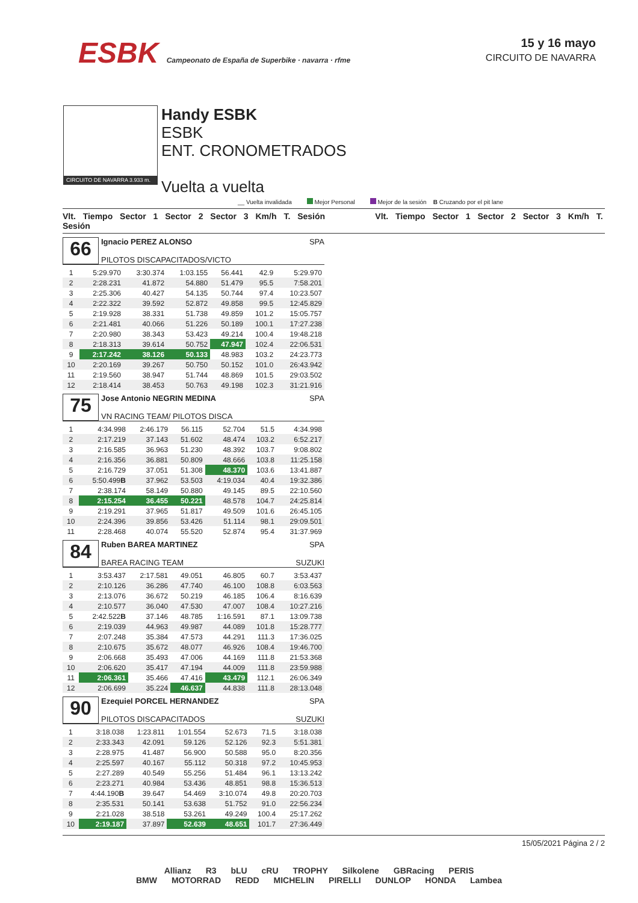ESBK Campeonato de España de Superbike · navarra · rfme
15 y 16 mayo
CIRCUITO DE NAVARRA
CIRCUITO DE NAVARRA 3.933 m.
Handy ESBK
ESBK
ENT. CRONOMETRADOS
Vuelta a vuelta
__ Vuelta invalidada Mejor Personal Mejor de la sesión B Cruzando por el pit lane
Vlt. Tiempo Sector 1 Sector 2 Sector 3 Km/h T. Sesión Vlt. Tiempo Sector 1 Sector 2 Sector 3 Km/h T. Sesión
66
Ignacio PEREZ ALONSO SPA
PILOTOS DISCAPACITADOS/VICTO
| 1 | 5:29.970 | 3:30.374 | 1:03.155 | 56.441 | 42.9 | 5:29.970 |
| 2 | 2:28.231 | 41.872 | 54.880 | 51.479 | 95.5 | 7:58.201 |
| 3 | 2:25.306 | 40.427 | 54.135 | 50.744 | 97.4 | 10:23.507 |
| 4 | 2:22.322 | 39.592 | 52.872 | 49.858 | 99.5 | 12:45.829 |
| 5 | 2:19.928 | 38.331 | 51.738 | 49.859 | 101.2 | 15:05.757 |
| 6 | 2:21.481 | 40.066 | 51.226 | 50.189 | 100.1 | 17:27.238 |
| 7 | 2:20.980 | 38.343 | 53.423 | 49.214 | 100.4 | 19:48.218 |
| 8 | 2:18.313 | 39.614 | 50.752 | 47.947 | 102.4 | 22:06.531 |
| 9 | 2:17.242 | 38.126 | 50.133 | 48.983 | 103.2 | 24:23.773 |
| 10 | 2:20.169 | 39.267 | 50.750 | 50.152 | 101.0 | 26:43.942 |
| 11 | 2:19.560 | 38.947 | 51.744 | 48.869 | 101.5 | 29:03.502 |
| 12 | 2:18.414 | 38.453 | 50.763 | 49.198 | 102.3 | 31:21.916 |
75
Jose Antonio NEGRIN MEDINA SPA
VN RACING TEAM/ PILOTOS DISCA
| 1 | 4:34.998 | 2:46.179 | 56.115 | 52.704 | 51.5 | 4:34.998 |
| 2 | 2:17.219 | 37.143 | 51.602 | 48.474 | 103.2 | 6:52.217 |
| 3 | 2:16.585 | 36.963 | 51.230 | 48.392 | 103.7 | 9:08.802 |
| 4 | 2:16.356 | 36.881 | 50.809 | 48.666 | 103.8 | 11:25.158 |
| 5 | 2:16.729 | 37.051 | 51.308 | 48.370 | 103.6 | 13:41.887 |
| 6 | 5:50.499 B | 37.962 | 53.503 | 4:19.034 | 40.4 | 19:32.386 |
| 7 | 2:38.174 | 58.149 | 50.880 | 49.145 | 89.5 | 22:10.560 |
| 8 | 2:15.254 | 36.455 | 50.221 | 48.578 | 104.7 | 24:25.814 |
| 9 | 2:19.291 | 37.965 | 51.817 | 49.509 | 101.6 | 26:45.105 |
| 10 | 2:24.396 | 39.856 | 53.426 | 51.114 | 98.1 | 29:09.501 |
| 11 | 2:28.468 | 40.074 | 55.520 | 52.874 | 95.4 | 31:37.969 |
84
Ruben BAREA MARTINEZ SPA
BAREA RACING TEAM SUZUKI
| 1 | 3:53.437 | 2:17.581 | 49.051 | 46.805 | 60.7 | 3:53.437 |
| 2 | 2:10.126 | 36.286 | 47.740 | 46.100 | 108.8 | 6:03.563 |
| 3 | 2:13.076 | 36.672 | 50.219 | 46.185 | 106.4 | 8:16.639 |
| 4 | 2:10.577 | 36.040 | 47.530 | 47.007 | 108.4 | 10:27.216 |
| 5 | 2:42.522 B | 37.146 | 48.785 | 1:16.591 | 87.1 | 13:09.738 |
| 6 | 2:19.039 | 44.963 | 49.987 | 44.089 | 101.8 | 15:28.777 |
| 7 | 2:07.248 | 35.384 | 47.573 | 44.291 | 111.3 | 17:36.025 |
| 8 | 2:10.675 | 35.672 | 48.077 | 46.926 | 108.4 | 19:46.700 |
| 9 | 2:06.668 | 35.493 | 47.006 | 44.169 | 111.8 | 21:53.368 |
| 10 | 2:06.620 | 35.417 | 47.194 | 44.009 | 111.8 | 23:59.988 |
| 11 | 2:06.361 | 35.466 | 47.416 | 43.479 | 112.1 | 26:06.349 |
| 12 | 2:06.699 | 35.224 | 46.637 | 44.838 | 111.8 | 28:13.048 |
90
Ezequiel PORCEL HERNANDEZ SPA
PILOTOS DISCAPACITADOS SUZUKI
| 1 | 3:18.038 | 1:23.811 | 1:01.554 | 52.673 | 71.5 | 3:18.038 |
| 2 | 2:33.343 | 42.091 | 59.126 | 52.126 | 92.3 | 5:51.381 |
| 3 | 2:28.975 | 41.487 | 56.900 | 50.588 | 95.0 | 8:20.356 |
| 4 | 2:25.597 | 40.167 | 55.112 | 50.318 | 97.2 | 10:45.953 |
| 5 | 2:27.289 | 40.549 | 55.256 | 51.484 | 96.1 | 13:13.242 |
| 6 | 2:23.271 | 40.984 | 53.436 | 48.851 | 98.8 | 15:36.513 |
| 7 | 4:44.190 B | 39.647 | 54.469 | 3:10.074 | 49.8 | 20:20.703 |
| 8 | 2:35.531 | 50.141 | 53.638 | 51.752 | 91.0 | 22:56.234 |
| 9 | 2:21.028 | 38.518 | 53.261 | 49.249 | 100.4 | 25:17.262 |
| 10 | 2:19.187 | 37.897 | 52.639 | 48.651 | 101.7 | 27:36.449 |
15/05/2021 Página 2 / 2
Allianz R3 bLU cRU TROPHY Silkolene GBRacing PERIS
BMW MOTORRAD REDD MICHELIN PIRELLI DUNLOP HONDA Lambea